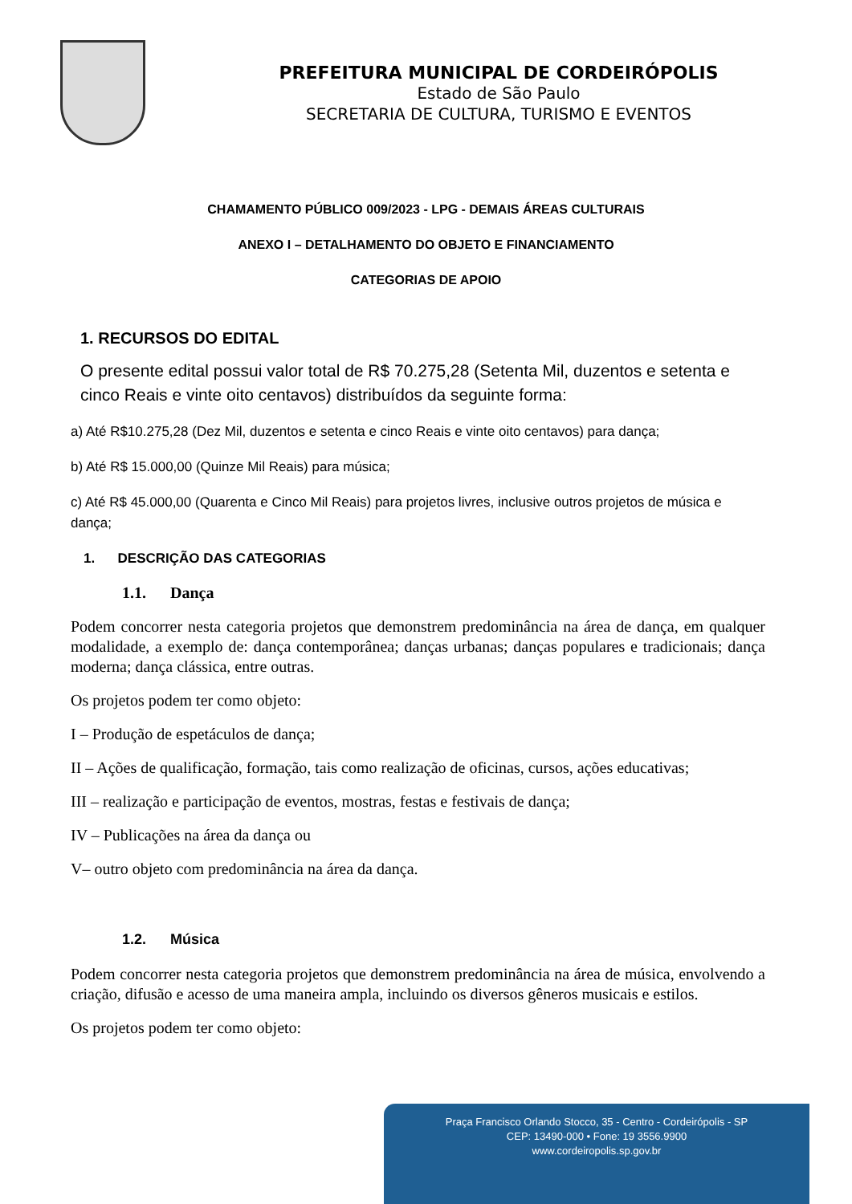PREFEITURA MUNICIPAL DE CORDEIRÓPOLIS
Estado de São Paulo
SECRETARIA DE CULTURA, TURISMO E EVENTOS
CHAMAMENTO PÚBLICO 009/2023 - LPG - DEMAIS ÁREAS CULTURAIS
ANEXO I – DETALHAMENTO DO OBJETO E FINANCIAMENTO
CATEGORIAS DE APOIO
1. RECURSOS DO EDITAL
O presente edital possui valor total de R$ 70.275,28 (Setenta Mil, duzentos e setenta e cinco Reais e vinte oito centavos) distribuídos da seguinte forma:
a) Até R$10.275,28 (Dez Mil, duzentos e setenta e cinco Reais e vinte oito centavos) para dança;
b) Até R$ 15.000,00 (Quinze Mil Reais) para música;
c) Até R$ 45.000,00 (Quarenta e Cinco Mil Reais) para projetos livres, inclusive outros projetos de música e dança;
1. DESCRIÇÃO DAS CATEGORIAS
1.1. Dança
Podem concorrer nesta categoria projetos que demonstrem predominância na área de dança, em qualquer modalidade, a exemplo de: dança contemporânea; danças urbanas; danças populares e tradicionais; dança moderna; dança clássica, entre outras.
Os projetos podem ter como objeto:
I – Produção de espetáculos de dança;
II – Ações de qualificação, formação, tais como realização de oficinas, cursos, ações educativas;
III – realização e participação de eventos, mostras, festas e festivais de dança;
IV – Publicações na área da dança ou
V– outro objeto com predominância na área da dança.
1.2. Música
Podem concorrer nesta categoria projetos que demonstrem predominância na área de música, envolvendo a criação, difusão e acesso de uma maneira ampla, incluindo os diversos gêneros musicais e estilos.
Os projetos podem ter como objeto:
Praça Francisco Orlando Stocco, 35 - Centro - Cordeirópolis - SP
CEP: 13490-000 • Fone: 19 3556.9900
www.cordeiropolis.sp.gov.br